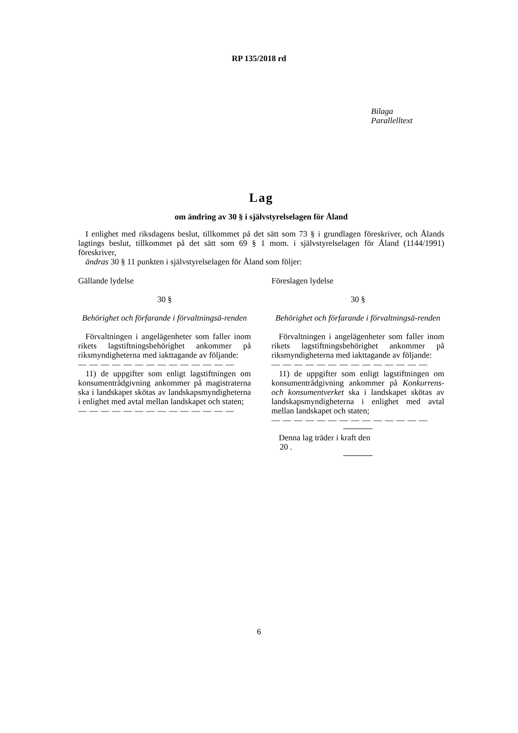RP 135/2018 rd
Bilaga
Parallelltext
Lag
om ändring av 30 § i självstyrelselagen för Åland
I enlighet med riksdagens beslut, tillkommet på det sätt som 73 § i grundlagen föreskriver, och Ålands lagtings beslut, tillkommet på det sätt som 69 § 1 mom. i självstyrelselagen för Åland (1144/1991) föreskriver,
ändras 30 § 11 punkten i självstyrelselagen för Åland som följer:
Gällande lydelse
30 §
Behörighet och förfarande i förvaltningsä-renden
Förvaltningen i angelägenheter som faller inom rikets lagstiftningsbehörighet ankommer på riksmyndigheterna med iakttagande av följande:
— — — — — — — — — — — — — —
11) de uppgifter som enligt lagstiftningen om konsumentrådgivning ankommer på magistraterna ska i landskapet skötas av landskapsmyndigheterna i enlighet med avtal mellan landskapet och staten;
— — — — — — — — — — — — — —
Föreslagen lydelse
30 §
Behörighet och förfarande i förvaltningsä-renden
Förvaltningen i angelägenheter som faller inom rikets lagstiftningsbehörighet ankommer på riksmyndigheterna med iakttagande av följande:
— — — — — — — — — — — — — —
11) de uppgifter som enligt lagstiftningen om konsumentrådgivning ankommer på Konkurrens- och konsumentverket ska i landskapet skötas av landskapsmyndigheterna i enlighet med avtal mellan landskapet och staten;
— — — — — — — — — — — — — —
Denna lag träder i kraft den
20 .
6